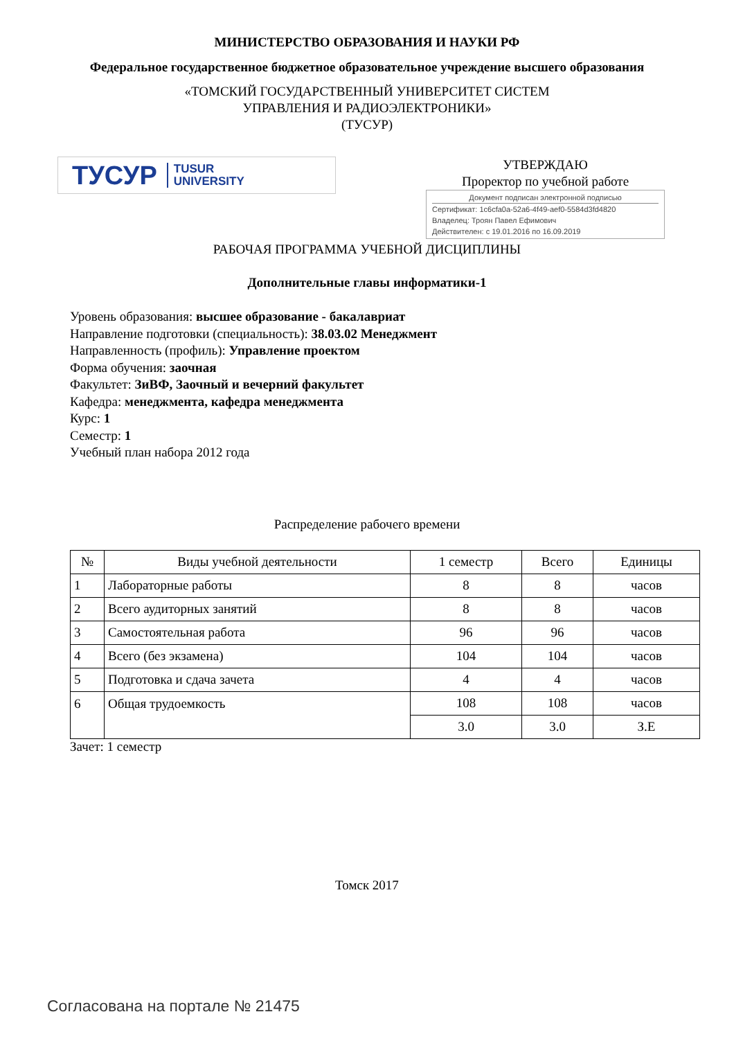МИНИСТЕРСТВО ОБРАЗОВАНИЯ И НАУКИ РФ
Федеральное государственное бюджетное образовательное учреждение высшего образования
«ТОМСКИЙ ГОСУДАРСТВЕННЫЙ УНИВЕРСИТЕТ СИСТЕМ
УПРАВЛЕНИЯ И РАДИОЭЛЕКТРОНИКИ»
(ТУСУР)
ТУСУР TUSUR
UNIVERSITY
УТВЕРЖДАЮ
Проректор по учебной работе
Документ подписан электронной подписью
Сертификат: 1c6cfa0a-52a6-4f49-aef0-5584d3fd4820
Владелец: Троян Павел Ефимович
Действителен: с 19.01.2016 по 16.09.2019
РАБОЧАЯ ПРОГРАММА УЧЕБНОЙ ДИСЦИПЛИНЫ
Дополнительные главы информатики-1
Уровень образования: высшее образование - бакалавриат
Направление подготовки (специальность): 38.03.02 Менеджмент
Направленность (профиль): Управление проектом
Форма обучения: заочная
Факультет: ЗиВФ, Заочный и вечерний факультет
Кафедра: менеджмента, кафедра менеджмента
Курс: 1
Семестр: 1
Учебный план набора 2012 года
Распределение рабочего времени
| № | Виды учебной деятельности | 1 семестр | Всего | Единицы |
| --- | --- | --- | --- | --- |
| 1 | Лабораторные работы | 8 | 8 | часов |
| 2 | Всего аудиторных занятий | 8 | 8 | часов |
| 3 | Самостоятельная работа | 96 | 96 | часов |
| 4 | Всего (без экзамена) | 104 | 104 | часов |
| 5 | Подготовка и сдача зачета | 4 | 4 | часов |
| 6 | Общая трудоемкость | 108 | 108 | часов |
| | | 3.0 | 3.0 | З.Е |
Зачет: 1 семестр
Томск 2017
Согласована на портале № 21475